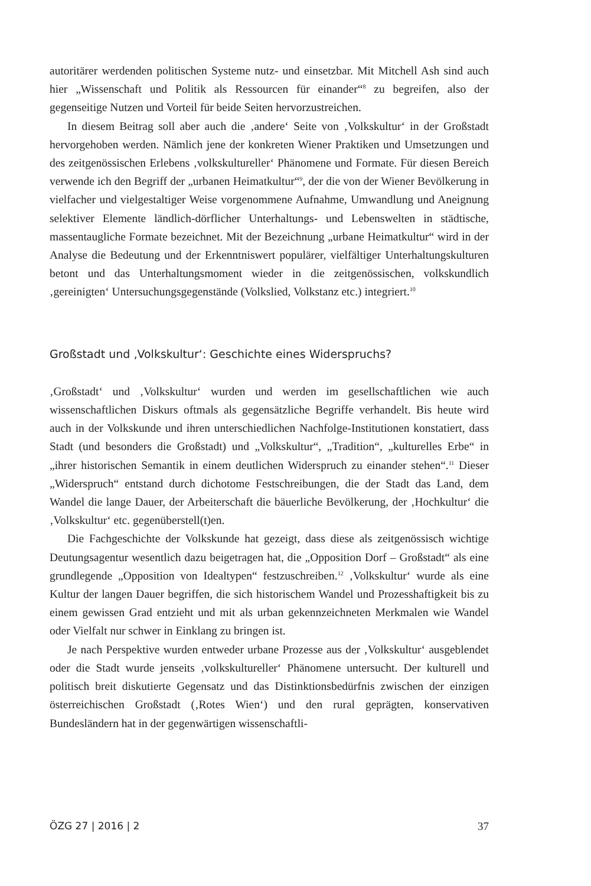autoritärer werdenden politischen Systeme nutz- und einsetzbar. Mit Mitchell Ash sind auch hier „Wissenschaft und Politik als Ressourcen für einander“<sup>8</sup> zu begreifen, also der gegenseitige Nutzen und Vorteil für beide Seiten hervorzustreichen.
In diesem Beitrag soll aber auch die ‚andere‘ Seite von ‚Volkskultur‘ in der Großstadt hervorgehoben werden. Nämlich jene der konkreten Wiener Praktiken und Umsetzungen und des zeitgenössischen Erlebens ‚volkskultureller‘ Phänomene und Formate. Für diesen Bereich verwende ich den Begriff der „urbanen Heimatkultur“<sup>9</sup>, der die von der Wiener Bevölkerung in vielfacher und vielgestaltiger Weise vorgenommene Aufnahme, Umwandlung und Aneignung selektiver Elemente ländlich-dörflicher Unterhaltungs- und Lebenswelten in städtische, massentaugliche Formate bezeichnet. Mit der Bezeichnung „urbane Heimatkultur“ wird in der Analyse die Bedeutung und der Erkenntniswert populärer, vielfältiger Unterhaltungskulturen betont und das Unterhaltungsmoment wieder in die zeitgenössischen, volkskundlich ‚gereinigten‘ Untersuchungsgegenstände (Volkslied, Volkstanz etc.) integriert.<sup>10</sup>
Großstadt und ‚Volkskultur‘: Geschichte eines Widerspruchs?
‚Großstadt‘ und ‚Volkskultur‘ wurden und werden im gesellschaftlichen wie auch wissenschaftlichen Diskurs oftmals als gegensätzliche Begriffe verhandelt. Bis heute wird auch in der Volkskunde und ihren unterschiedlichen Nachfolge-Institutionen konstatiert, dass Stadt (und besonders die Großstadt) und „Volkskultur“, „Tradition“, „kulturelles Erbe“ in „ihrer historischen Semantik in einem deutlichen Widerspruch zu einander stehen“.<sup>11</sup> Dieser „Widerspruch“ entstand durch dichotome Festschreibungen, die der Stadt das Land, dem Wandel die lange Dauer, der Arbeiterschaft die bäuerliche Bevölkerung, der ‚Hochkultur‘ die ‚Volkskultur‘ etc. gegenüberstell(t)en.
Die Fachgeschichte der Volkskunde hat gezeigt, dass diese als zeitgenössisch wichtige Deutungsagentur wesentlich dazu beigetragen hat, die „Opposition Dorf – Großstadt“ als eine grundlegende „Opposition von Idealtypen“ festzuschreiben.<sup>12</sup> ‚Volkskultur‘ wurde als eine Kultur der langen Dauer begriffen, die sich historischem Wandel und Prozesshaftigkeit bis zu einem gewissen Grad entzieht und mit als urban gekennzeichneten Merkmalen wie Wandel oder Vielfalt nur schwer in Einklang zu bringen ist.
Je nach Perspektive wurden entweder urbane Prozesse aus der ‚Volkskultur‘ ausgeblendet oder die Stadt wurde jenseits ‚volkskultureller‘ Phänomene untersucht. Der kulturell und politisch breit diskutierte Gegensatz und das Distinktionsbedürfnis zwischen der einzigen österreichischen Großstadt (‚Rotes Wien‘) und den rural geprägten, konservativen Bundesländern hat in der gegenwärtigen wissenschaftli-
ÖZG 27 | 2016 | 2 37